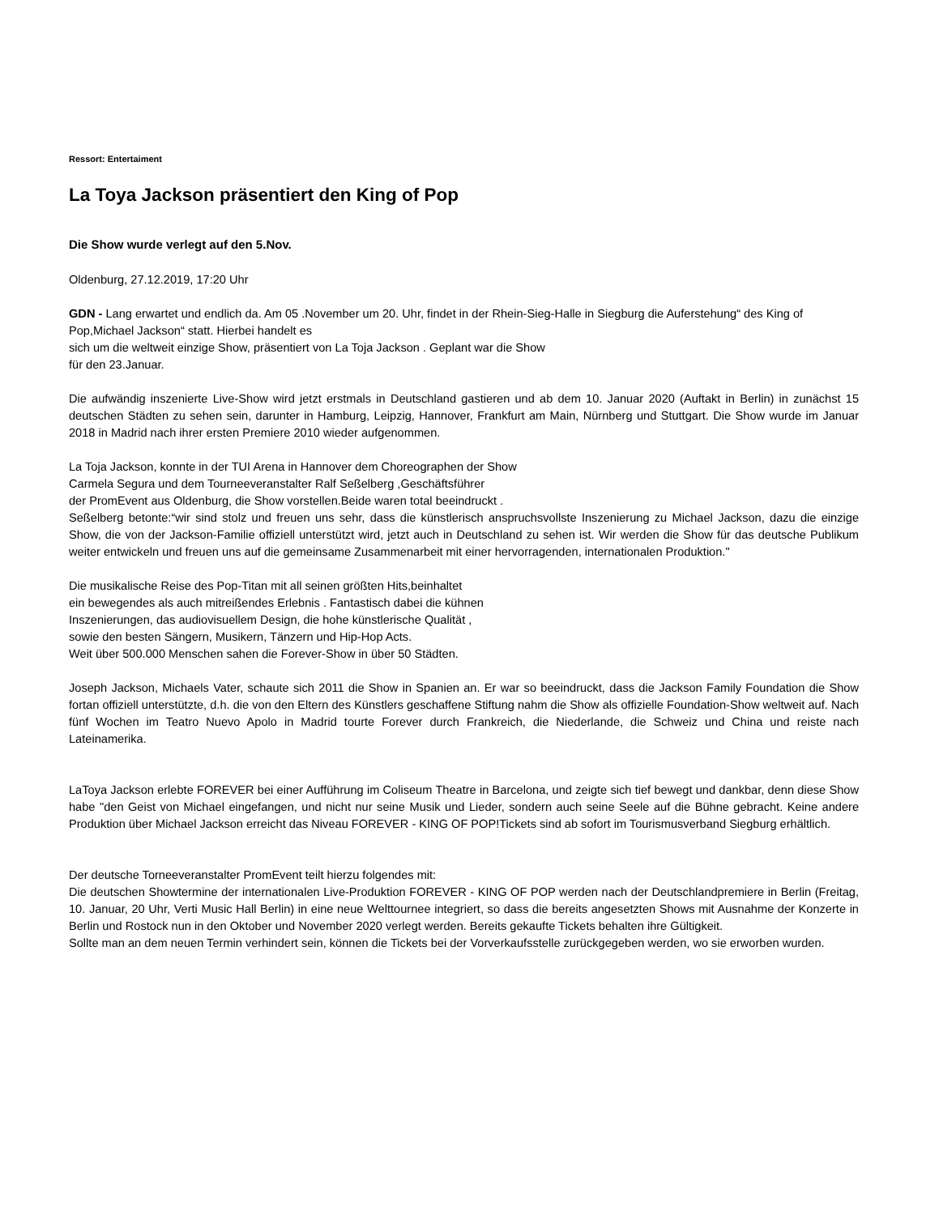Ressort: Entertaiment
La Toya Jackson präsentiert den King of Pop
Die Show wurde verlegt auf den 5.Nov.
Oldenburg, 27.12.2019, 17:20 Uhr
GDN - Lang erwartet und endlich da. Am 05 .November um 20. Uhr, findet in der Rhein-Sieg-Halle in Siegburg die Auferstehung“ des King of Pop,Michael Jackson“ statt. Hierbei handelt es
sich um die weltweit einzige Show, präsentiert von La Toja Jackson . Geplant war die Show
für den 23.Januar.
Die aufwändig inszenierte Live-Show wird jetzt erstmals in Deutschland gastieren und ab dem 10. Januar 2020 (Auftakt in Berlin) in zunächst 15 deutschen Städten zu sehen sein, darunter in Hamburg, Leipzig, Hannover, Frankfurt am Main, Nürnberg und Stuttgart. Die Show wurde im Januar 2018 in Madrid nach ihrer ersten Premiere 2010 wieder aufgenommen.
La Toja Jackson, konnte in der TUI Arena in Hannover dem Choreographen der Show
Carmela Segura und dem Tourneeveranstalter Ralf Seßelberg ,Geschäftsführer
der PromEvent aus Oldenburg, die Show vorstellen.Beide waren total beeindruckt .
Seßelberg betonte:“wir sind stolz und freuen uns sehr, dass die künstlerisch anspruchsvollste Inszenierung zu Michael Jackson, dazu die einzige Show, die von der Jackson-Familie offiziell unterstützt wird, jetzt auch in Deutschland zu sehen ist. Wir werden die Show für das deutsche Publikum weiter entwickeln und freuen uns auf die gemeinsame Zusammenarbeit mit einer hervorragenden, internationalen Produktion."
Die musikalische Reise des Pop-Titan mit all seinen größten Hits,beinhaltet
ein bewegendes als auch mitreißendes Erlebnis . Fantastisch dabei die kühnen
Inszenierungen, das audiovisuellem Design, die hohe künstlerische Qualität ,
sowie den besten Sängern, Musikern, Tänzern und Hip-Hop Acts.
Weit über 500.000 Menschen sahen die Forever-Show in über 50 Städten.
Joseph Jackson, Michaels Vater, schaute sich 2011 die Show in Spanien an. Er war so beeindruckt, dass die Jackson Family Foundation die Show fortan offiziell unterstützte, d.h. die von den Eltern des Künstlers geschaffene Stiftung nahm die Show als offizielle Foundation-Show weltweit auf. Nach fünf Wochen im Teatro Nuevo Apolo in Madrid tourte Forever durch Frankreich, die Niederlande, die Schweiz und China und reiste nach Lateinamerika.
LaToya Jackson erlebte FOREVER bei einer Aufführung im Coliseum Theatre in Barcelona, und zeigte sich tief bewegt und dankbar, denn diese Show habe "den Geist von Michael eingefangen, und nicht nur seine Musik und Lieder, sondern auch seine Seele auf die Bühne gebracht. Keine andere Produktion über Michael Jackson erreicht das Niveau FOREVER - KING OF POP!Tickets sind ab sofort im Tourismusverband Siegburg erhältlich.
Der deutsche Torneeveranstalter PromEvent teilt hierzu folgendes mit:
Die deutschen Showtermine der internationalen Live-Produktion FOREVER - KING OF POP werden nach der Deutschlandpremiere in Berlin (Freitag, 10. Januar, 20 Uhr, Verti Music Hall Berlin) in eine neue Welttournee integriert, so dass die bereits angesetzten Shows mit Ausnahme der Konzerte in Berlin und Rostock nun in den Oktober und November 2020 verlegt werden. Bereits gekaufte Tickets behalten ihre Gültigkeit.
Sollte man an dem neuen Termin verhindert sein, können die Tickets bei der Vorverkaufsstelle zurückgegeben werden, wo sie erworben wurden.